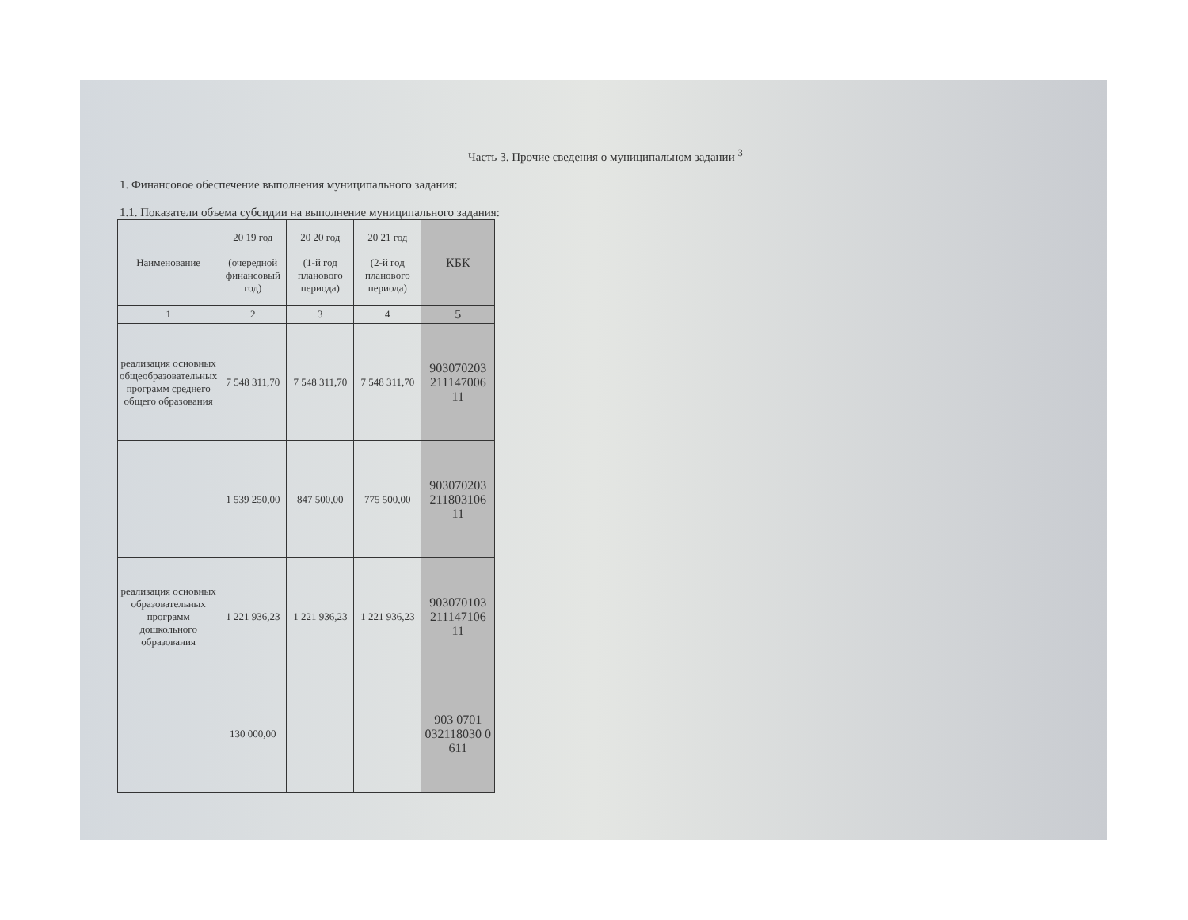Часть 3. Прочие сведения о муниципальном задании <sup>3</sup>
1. Финансовое обеспечение выполнения муниципального задания:
1.1. Показатели объема субсидии на выполнение муниципального задания:
| Наименование | 20 19 год (очередной финансовый год) | 20 20 год (1-й год планового периода) | 20 21 год (2-й год планового периода) | КБК |
| --- | --- | --- | --- | --- |
| 1 | 2 | 3 | 4 | 5 |
| реализация основных общеобразовательных программ среднего общего образования | 7 548 311,70 | 7 548 311,70 | 7 548 311,70 | 903070203 211147006 11 |
| | 1 539 250,00 | 847 500,00 | 775 500,00 | 903070203 211803106 11 |
| реализация основных образовательных программ дошкольного образования | 1 221 936,23 | 1 221 936,23 | 1 221 936,23 | 903070103 211147106 11 |
| | 130 000,00 | | | 903 0701 032118030 0 611 |